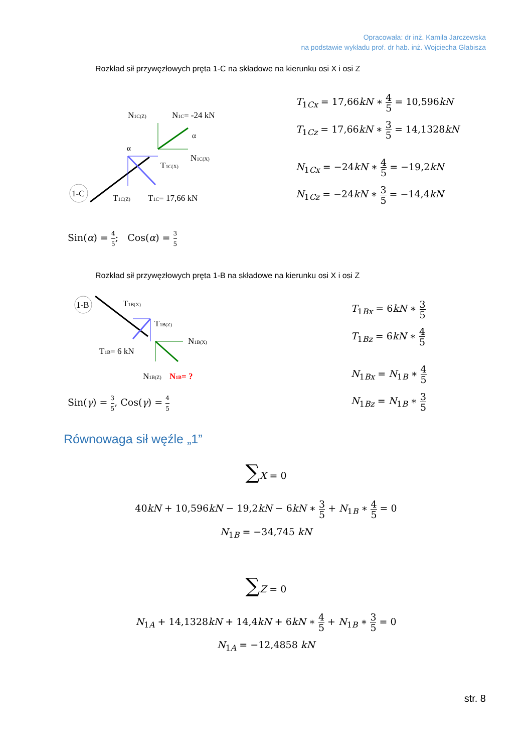Opracowała: dr inż. Kamila Jarczewska
na podstawie wykładu prof. dr hab. inż. Wojciecha Glabisza
Rozkład sił przywęzłowych pręta 1-C na składowe na kierunku osi X i osi Z
1-C
N1C(Z)
N1C= -24 kN
N1C(X)
T1C(X)
T1C(Z)
T1C= 17,66 kN
α
α
T<sub>1Cx</sub> = 17,66kN ∗ 4 5 = 10,596kN
T<sub>1Cz</sub> = 17,66kN ∗ 3 5 = 14,1328kN
N<sub>1Cx</sub> = −24kN ∗ 4 5 = −19,2kN
N<sub>1Cz</sub> = −24kN ∗ 3 5 = −14,4kN
Sin(α) = 4 5; Cos(α) = 3 5
Rozkład sił przywęzłowych pręta 1-B na składowe na kierunku osi X i osi Z
1-B
T1B(X)
T1B(Z)
N1B(X)
T1B= 6 kN
N1B(Z)
N1B= ?
T<sub>1Bx</sub> = 6kN ∗ 3 5
T<sub>1Bz</sub> = 6kN ∗ 4 5
N<sub>1Bx</sub> = N<sub>1B</sub> ∗ 4 5
N<sub>1Bz</sub> = N<sub>1B</sub> ∗ 3 5
Sin(γ) = 3 5, Cos(γ) = 4 5
Równowaga sił węźle „1”
∑X = 0
40kN + 10,596kN − 19,2kN − 6kN ∗ 3 5 + N<sub>1B</sub> ∗ 4 5 = 0
N<sub>1B</sub> = −34,745 kN
∑Z = 0
N<sub>1A</sub> + 14,1328kN + 14,4kN + 6kN ∗ 4 5 + N<sub>1B</sub> ∗ 3 5 = 0
N<sub>1A</sub> = −12,4858 kN
str. 8